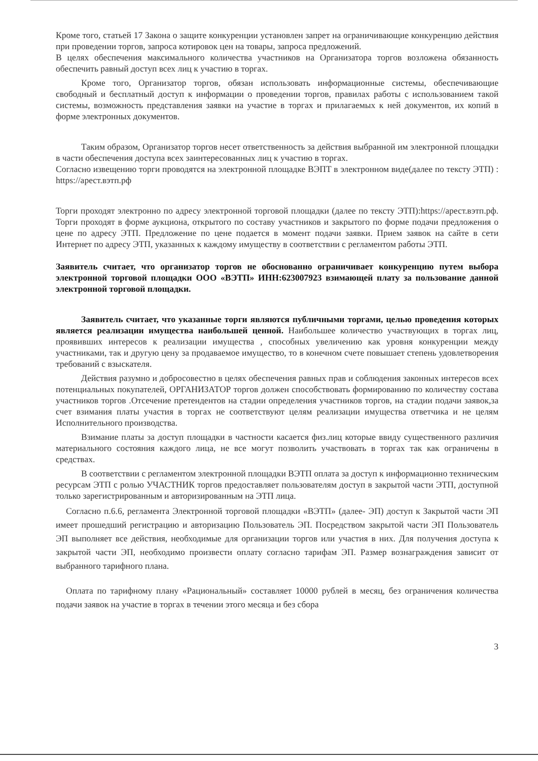Кроме того, статьей 17 Закона о защите конкуренции установлен запрет на ограничивающие конкуренцию действия при проведении торгов, запроса котировок цен на товары, запроса предложений.
В целях обеспечения максимального количества участников на Организатора торгов возложена обязанность обеспечить равный доступ всех лиц к участию в торгах.
Кроме того, Организатор торгов, обязан использовать информационные системы, обеспечивающие свободный и бесплатный доступ к информации о проведении торгов, правилах работы с использованием такой системы, возможность представления заявки на участие в торгах и прилагаемых к ней документов, их копий в форме электронных документов.
Таким образом, Организатор торгов несет ответственность за действия выбранной им электронной площадки в части обеспечения доступа всех заинтересованных лиц к участию в торгах.
Согласно извещению торги проводятся на электронной площадке ВЭПТ в электронном виде(далее по тексту ЭТП) : https://арест.вэтп.рф
Торги проходят электронно по адресу электронной торговой площадки (далее по тексту ЭТП):https://арест.вэтп.рф. Торги проходят в форме аукциона, открытого по составу участников и закрытого по форме подачи предложения о цене по адресу ЭТП. Предложение по цене подается в момент подачи заявки. Прием заявок на сайте в сети Интернет по адресу ЭТП, указанных к каждому имуществу в соответствии с регламентом работы ЭТП.
Заявитель считает, что организатор торгов не обоснованно ограничивает конкуренцию путем выбора электронной торговой площадки ООО «ВЭТП» ИНН:623007923 взимающей плату за пользование данной электронной торговой площадки.
Заявитель считает, что указанные торги являются публичными торгами, целью проведения которых является реализации имущества наибольшей ценной. Наибольшее количество участвующих в торгах лиц, проявивших интересов к реализации имущества , способных увеличению как уровня конкуренции между участниками, так и другую цену за продаваемое имущество, то в конечном счете повышает степень удовлетворения требований с взыскателя.
Действия разумно и добросовестно в целях обеспечения равных прав и соблюдения законных интересов всех потенциальных покупателей, ОРГАНИЗАТОР торгов должен способствовать формированию по количеству состава участников торгов .Отсечение претендентов на стадии определения участников торгов, на стадии подачи заявок,за счет взимания платы участия в торгах не соответствуют целям реализации имущества ответчика и не целям Исполнительного производства.
Взимание платы за доступ площадки в частности касается физ.лиц которые ввиду существенного различия материального состояния каждого лица, не все могут позволить участвовать в торгах так как ограничены в средствах.
В соответствии с регламентом электронной площадки ВЭТП оплата за доступ к информационно техническим ресурсам ЭТП с ролью УЧАСТНИК торгов предоставляет пользователям доступ в закрытой части ЭТП, доступной только зарегистрированным и авторизированным на ЭТП лица.
Согласно п.6.6, регламента Электронной торговой площадки «ВЭТП» (далее- ЭП) доступ к Закрытой части ЭП имеет прошедший регистрацию и авторизацию Пользователь ЭП. Посредством закрытой части ЭП Пользователь ЭП выполняет все действия, необходимые для организации торгов или участия в них. Для получения доступа к закрытой части ЭП, необходимо произвести оплату согласно тарифам ЭП. Размер вознаграждения зависит от выбранного тарифного плана.
Оплата по тарифному плану «Рациональный» составляет 10000 рублей в месяц, без ограничения количества подачи заявок на участие в торгах в течении этого месяца и без сбора
3